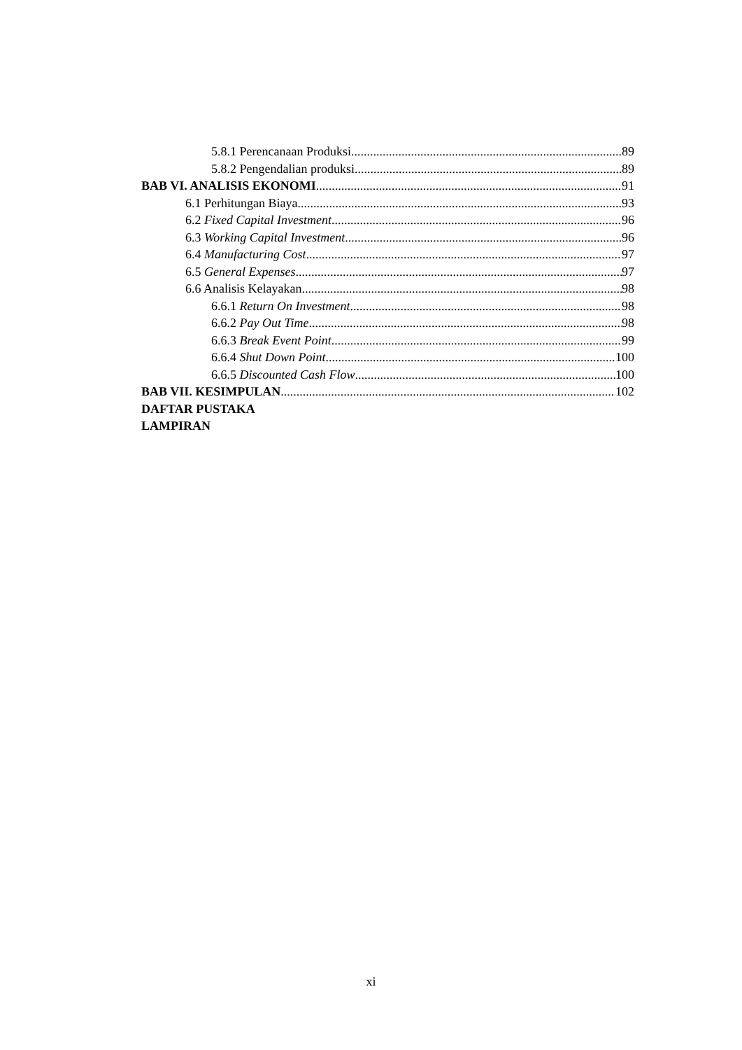5.8.1 Perencanaan Produksi 89
5.8.2 Pengendalian produksi 89
BAB VI. ANALISIS EKONOMI 91
6.1 Perhitungan Biaya 93
6.2 Fixed Capital Investment 96
6.3 Working Capital Investment 96
6.4 Manufacturing Cost 97
6.5 General Expenses 97
6.6 Analisis Kelayakan 98
6.6.1 Return On Investment 98
6.6.2 Pay Out Time 98
6.6.3 Break Event Point 99
6.6.4 Shut Down Point 100
6.6.5 Discounted Cash Flow 100
BAB VII. KESIMPULAN 102
DAFTAR PUSTAKA
LAMPIRAN
xi